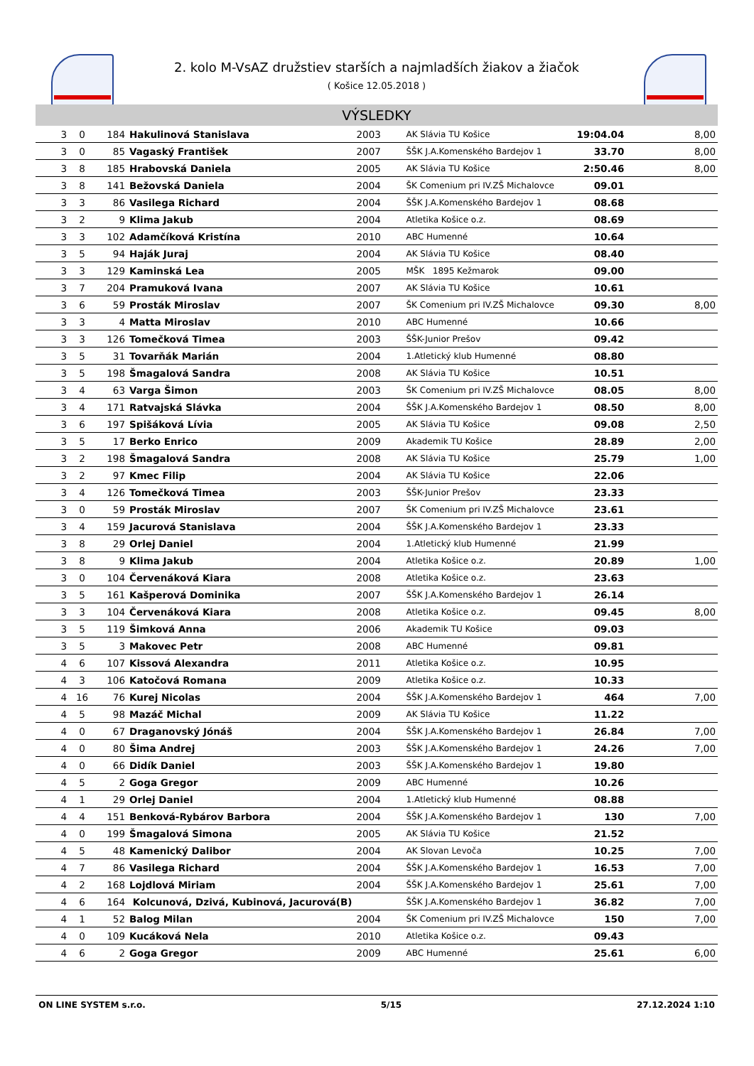2. kolo M-VsAZ družstiev starších a najmladších žiakov a žiačok
( Košice 12.05.2018 )
VÝSLEDKY
| 3 | 0 | 184 | Hakulinová Stanislava | 2003 | AK Slávia TU Košice | 19:04.04 | 8,00 |
| 3 | 0 | 85 | Vagaský František | 2007 | ŠŠK J.A.Komenského Bardejov 1 | 33.70 | 8,00 |
| 3 | 8 | 185 | Hrabovská Daniela | 2005 | AK Slávia TU Košice | 2:50.46 | 8,00 |
| 3 | 8 | 141 | Bežovská Daniela | 2004 | ŠK Comenium pri IV.ZŠ Michalovce | 09.01 | |
| 3 | 3 | 86 | Vasilega Richard | 2004 | ŠŠK J.A.Komenského Bardejov 1 | 08.68 | |
| 3 | 2 | 9 | Klima Jakub | 2004 | Atletika Košice o.z. | 08.69 | |
| 3 | 3 | 102 | Adamčíková Kristína | 2010 | ABC Humenné | 10.64 | |
| 3 | 5 | 94 | Haják Juraj | 2004 | AK Slávia TU Košice | 08.40 | |
| 3 | 3 | 129 | Kaminská Lea | 2005 | MŠK 1895 Kežmarok | 09.00 | |
| 3 | 7 | 204 | Pramuková Ivana | 2007 | AK Slávia TU Košice | 10.61 | |
| 3 | 6 | 59 | Prosták Miroslav | 2007 | ŠK Comenium pri IV.ZŠ Michalovce | 09.30 | 8,00 |
| 3 | 3 | 4 | Matta Miroslav | 2010 | ABC Humenné | 10.66 | |
| 3 | 3 | 126 | Tomečková Timea | 2003 | ŠŠK-Junior Prešov | 09.42 | |
| 3 | 5 | 31 | Tovarňák Marián | 2004 | 1.Atletický klub Humenné | 08.80 | |
| 3 | 5 | 198 | Šmagalová Sandra | 2008 | AK Slávia TU Košice | 10.51 | |
| 3 | 4 | 63 | Varga Šimon | 2003 | ŠK Comenium pri IV.ZŠ Michalovce | 08.05 | 8,00 |
| 3 | 4 | 171 | Ratvajská Slávka | 2004 | ŠŠK J.A.Komenského Bardejov 1 | 08.50 | 8,00 |
| 3 | 6 | 197 | Spišáková Lívia | 2005 | AK Slávia TU Košice | 09.08 | 2,50 |
| 3 | 5 | 17 | Berko Enrico | 2009 | Akademik TU Košice | 28.89 | 2,00 |
| 3 | 2 | 198 | Šmagalová Sandra | 2008 | AK Slávia TU Košice | 25.79 | 1,00 |
| 3 | 2 | 97 | Kmec Filip | 2004 | AK Slávia TU Košice | 22.06 | |
| 3 | 4 | 126 | Tomečková Timea | 2003 | ŠŠK-Junior Prešov | 23.33 | |
| 3 | 0 | 59 | Prosták Miroslav | 2007 | ŠK Comenium pri IV.ZŠ Michalovce | 23.61 | |
| 3 | 4 | 159 | Jacurová Stanislava | 2004 | ŠŠK J.A.Komenského Bardejov 1 | 23.33 | |
| 3 | 8 | 29 | Orlej Daniel | 2004 | 1.Atletický klub Humenné | 21.99 | |
| 3 | 8 | 9 | Klima Jakub | 2004 | Atletika Košice o.z. | 20.89 | 1,00 |
| 3 | 0 | 104 | Červenáková Kiara | 2008 | Atletika Košice o.z. | 23.63 | |
| 3 | 5 | 161 | Kašperová Dominika | 2007 | ŠŠK J.A.Komenského Bardejov 1 | 26.14 | |
| 3 | 3 | 104 | Červenáková Kiara | 2008 | Atletika Košice o.z. | 09.45 | 8,00 |
| 3 | 5 | 119 | Šimková Anna | 2006 | Akademik TU Košice | 09.03 | |
| 3 | 5 | 3 | Makovec Petr | 2008 | ABC Humenné | 09.81 | |
| 4 | 6 | 107 | Kissová Alexandra | 2011 | Atletika Košice o.z. | 10.95 | |
| 4 | 3 | 106 | Katočová Romana | 2009 | Atletika Košice o.z. | 10.33 | |
| 4 | 16 | 76 | Kurej Nicolas | 2004 | ŠŠK J.A.Komenského Bardejov 1 | 464 | 7,00 |
| 4 | 5 | 98 | Mazáč Michal | 2009 | AK Slávia TU Košice | 11.22 | |
| 4 | 0 | 67 | Draganovský Jónáš | 2004 | ŠŠK J.A.Komenského Bardejov 1 | 26.84 | 7,00 |
| 4 | 0 | 80 | Šima Andrej | 2003 | ŠŠK J.A.Komenského Bardejov 1 | 24.26 | 7,00 |
| 4 | 0 | 66 | Didík Daniel | 2003 | ŠŠK J.A.Komenského Bardejov 1 | 19.80 | |
| 4 | 5 | 2 | Goga Gregor | 2009 | ABC Humenné | 10.26 | |
| 4 | 1 | 29 | Orlej Daniel | 2004 | 1.Atletický klub Humenné | 08.88 | |
| 4 | 4 | 151 | Benková-Rybárov Barbora | 2004 | ŠŠK J.A.Komenského Bardejov 1 | 130 | 7,00 |
| 4 | 0 | 199 | Šmagalová Simona | 2005 | AK Slávia TU Košice | 21.52 | |
| 4 | 5 | 48 | Kamenický Dalibor | 2004 | AK Slovan Levoča | 10.25 | 7,00 |
| 4 | 7 | 86 | Vasilega Richard | 2004 | ŠŠK J.A.Komenského Bardejov 1 | 16.53 | 7,00 |
| 4 | 2 | 168 | Lojdlová Miriam | 2004 | ŠŠK J.A.Komenského Bardejov 1 | 25.61 | 7,00 |
| 4 | 6 | 164 | Kolcunová, Dzivá, Kubinová, Jacurová(B) | | ŠŠK J.A.Komenského Bardejov 1 | 36.82 | 7,00 |
| 4 | 1 | 52 | Balog Milan | 2004 | ŠK Comenium pri IV.ZŠ Michalovce | 150 | 7,00 |
| 4 | 0 | 109 | Kucáková Nela | 2010 | Atletika Košice o.z. | 09.43 | |
| 4 | 6 | 2 | Goga Gregor | 2009 | ABC Humenné | 25.61 | 6,00 |
ON LINE SYSTEM s.r.o. 5/15 27.12.2024 1:10